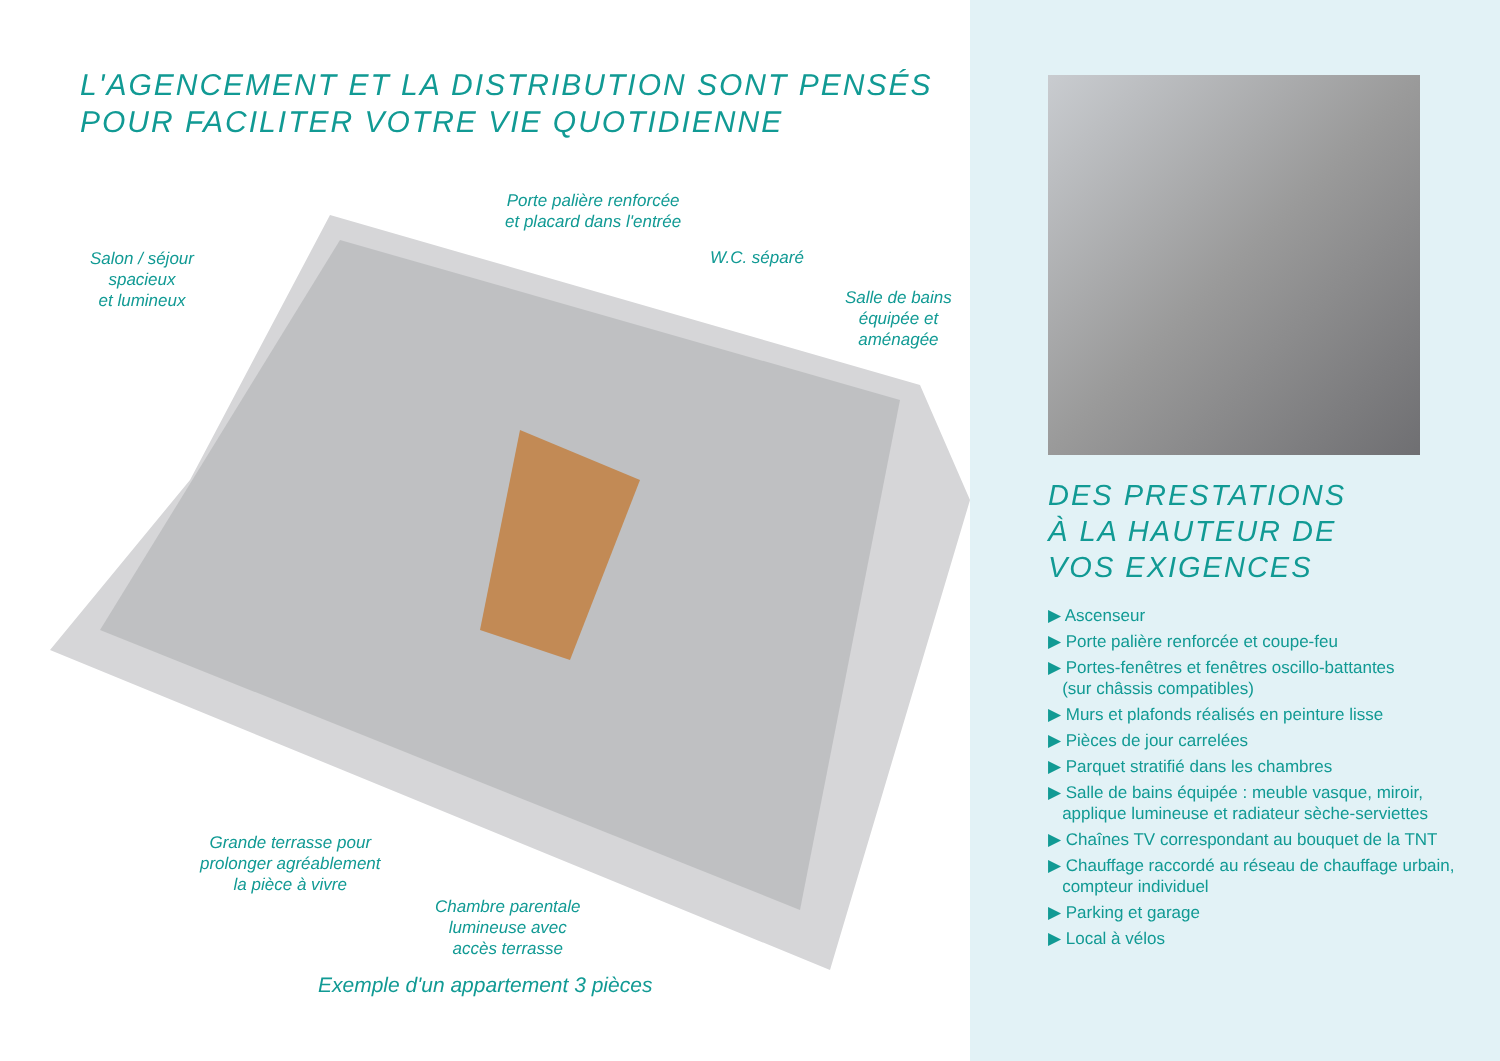L'AGENCEMENT ET LA DISTRIBUTION SONT PENSÉS
POUR FACILITER VOTRE VIE QUOTIDIENNE
Salon / séjour
spacieux
et lumineux
Porte palière renforcée
et placard dans l'entrée
W.C. séparé
Salle de bains
équipée et
aménagée
Grande terrasse pour
prolonger agréablement
la pièce à vivre
Chambre parentale
lumineuse avec
accès terrasse
Exemple d'un appartement 3 pièces
DES PRESTATIONS
À LA HAUTEUR DE
VOS EXIGENCES
▶ Ascenseur
▶ Porte palière renforcée et coupe-feu
▶ Portes-fenêtres et fenêtres oscillo-battantes
(sur châssis compatibles)
▶ Murs et plafonds réalisés en peinture lisse
▶ Pièces de jour carrelées
▶ Parquet stratifié dans les chambres
▶ Salle de bains équipée : meuble vasque, miroir,
applique lumineuse et radiateur sèche-serviettes
▶ Chaînes TV correspondant au bouquet de la TNT
▶ Chauffage raccordé au réseau de chauffage urbain,
compteur individuel
▶ Parking et garage
▶ Local à vélos